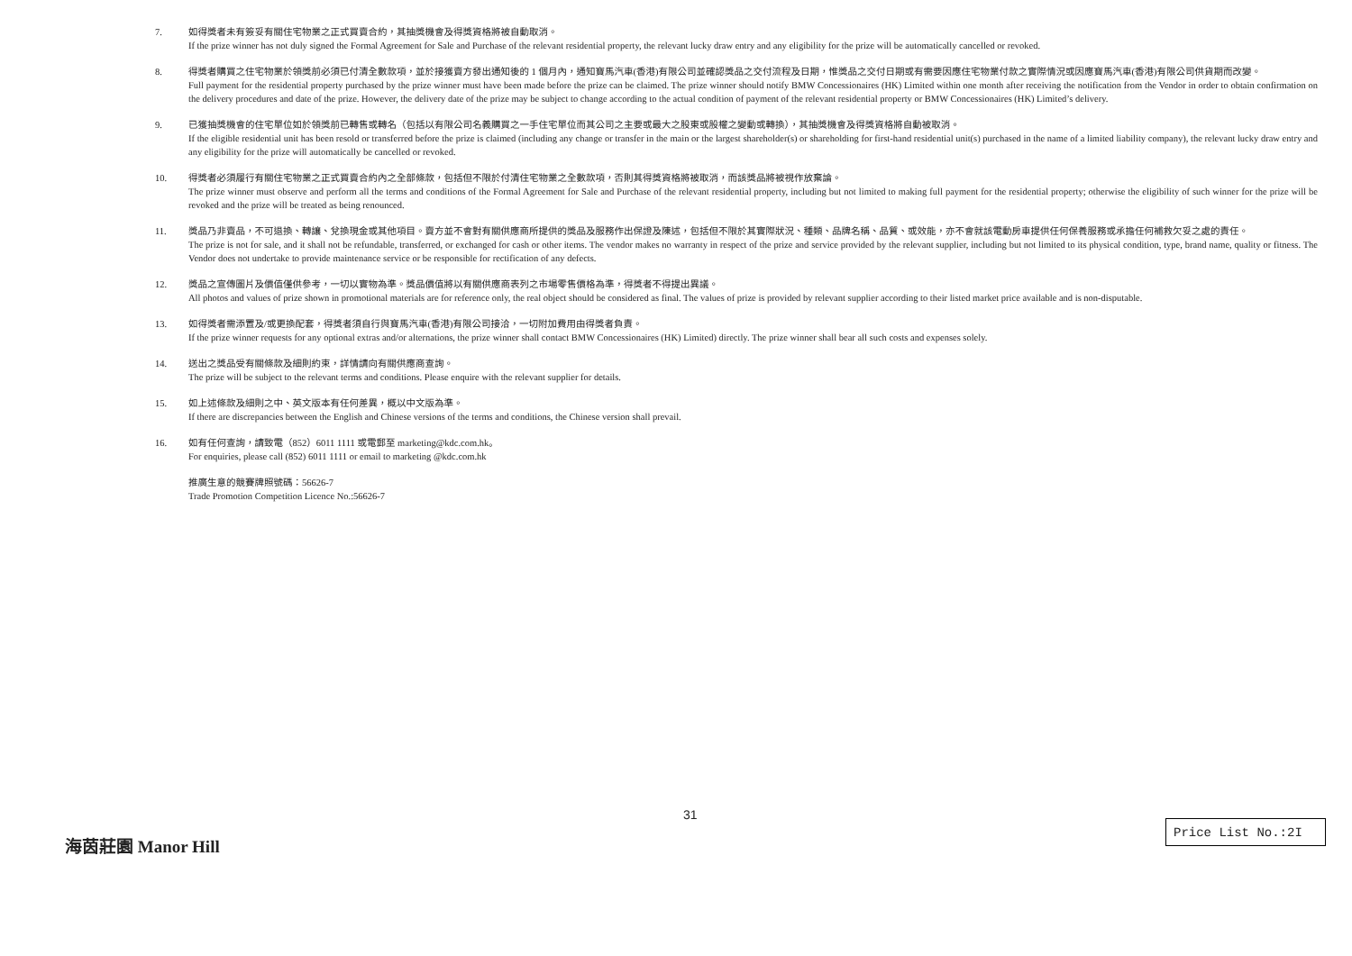7. 如得獎者未有簽妥有關住宅物業之正式買賣合約，其抽獎機會及得獎資格將被自動取消。
If the prize winner has not duly signed the Formal Agreement for Sale and Purchase of the relevant residential property, the relevant lucky draw entry and any eligibility for the prize will be automatically cancelled or revoked.
8. 得獎者購買之住宅物業於領獎前必須已付清全數款項，並於接獲賣方發出通知後的 1 個月內，通知寶馬汽車(香港)有限公司並確認獎品之交付流程及日期，惟獎品之交付日期或有需要因應住宅物業付款之實際情況或因應寶馬汽車(香港)有限公司供貨期而改變。
Full payment for the residential property purchased by the prize winner must have been made before the prize can be claimed. The prize winner should notify BMW Concessionaires (HK) Limited within one month after receiving the notification from the Vendor in order to obtain confirmation on the delivery procedures and date of the prize. However, the delivery date of the prize may be subject to change according to the actual condition of payment of the relevant residential property or BMW Concessionaires (HK) Limited’s delivery.
9. 已獲抽獎機會的住宅單位如於領獎前已轉售或轉名（包括以有限公司名義購買之一手住宅單位而其公司之主要或最大之股東或股權之變動或轉換），其抽獎機會及得獎資格將自動被取消。
If the eligible residential unit has been resold or transferred before the prize is claimed (including any change or transfer in the main or the largest shareholder(s) or shareholding for first-hand residential unit(s) purchased in the name of a limited liability company), the relevant lucky draw entry and any eligibility for the prize will automatically be cancelled or revoked.
10. 得獎者必須履行有關住宅物業之正式買賣合約內之全部條款，包括但不限於付清住宅物業之全數款項，否則其得獎資格將被取消，而該獎品將被視作放棄論。
The prize winner must observe and perform all the terms and conditions of the Formal Agreement for Sale and Purchase of the relevant residential property, including but not limited to making full payment for the residential property; otherwise the eligibility of such winner for the prize will be revoked and the prize will be treated as being renounced.
11. 獎品乃非賣品，不可退換、轉讓、兌換現金或其他項目。賣方並不會對有關供應商所提供的獎品及服務作出保證及陳述，包括但不限於其實際狀況、種類、品牌名稱、品質、或效能，亦不會就該電動房車提供任何保養服務或承擔任何補救欠妥之處的責任。
The prize is not for sale, and it shall not be refundable, transferred, or exchanged for cash or other items. The vendor makes no warranty in respect of the prize and service provided by the relevant supplier, including but not limited to its physical condition, type, brand name, quality or fitness. The Vendor does not undertake to provide maintenance service or be responsible for rectification of any defects.
12. 獎品之宣傳圖片及價值僅供參考，一切以實物為準。獎品價值將以有關供應商表列之市場零售價格為準，得獎者不得提出異議。
All photos and values of prize shown in promotional materials are for reference only, the real object should be considered as final. The values of prize is provided by relevant supplier according to their listed market price available and is non-disputable.
13. 如得獎者需添置及/或更換配套，得獎者須自行與寶馬汽車(香港)有限公司接洽，一切附加費用由得獎者負責。
If the prize winner requests for any optional extras and/or alternations, the prize winner shall contact BMW Concessionaires (HK) Limited) directly. The prize winner shall bear all such costs and expenses solely.
14. 送出之獎品受有關條款及細則約束，詳情請向有關供應商查詢。
The prize will be subject to the relevant terms and conditions. Please enquire with the relevant supplier for details.
15. 如上述條款及細則之中、英文版本有任何差異，概以中文版為準。
If there are discrepancies between the English and Chinese versions of the terms and conditions, the Chinese version shall prevail.
16. 如有任何查詢，請致電（852）6011 1111 或電郵至 marketing@kdc.com.hk。
For enquiries, please call (852) 6011 1111 or email to marketing @kdc.com.hk
推廣生意的競賽牌照號碼：56626-7
Trade Promotion Competition Licence No.:56626-7
31
海茵莊園 Manor Hill
Price List No.:2I